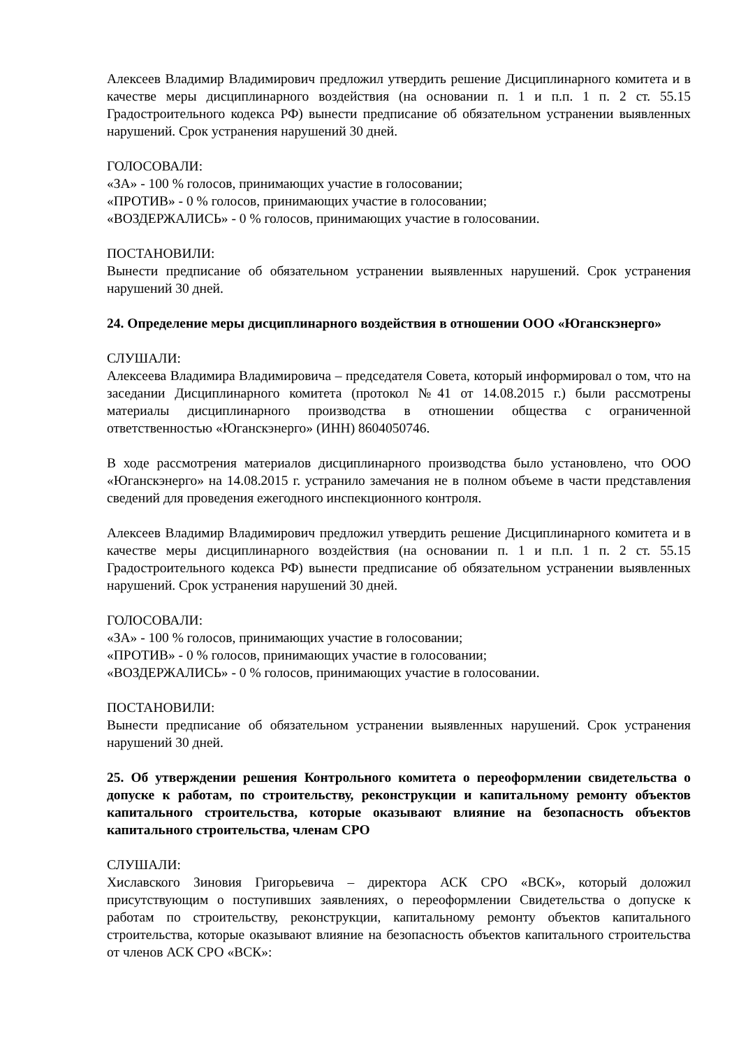Алексеев Владимир Владимирович предложил утвердить решение Дисциплинарного комитета и в качестве меры дисциплинарного воздействия (на основании п. 1 и п.п. 1 п. 2 ст. 55.15 Градостроительного кодекса РФ) вынести предписание об обязательном устранении выявленных нарушений. Срок устранения нарушений 30 дней.
ГОЛОСОВАЛИ:
«ЗА» - 100 % голосов, принимающих участие в голосовании;
«ПРОТИВ» - 0 % голосов, принимающих участие в голосовании;
«ВОЗДЕРЖАЛИСЬ» - 0 % голосов, принимающих участие в голосовании.
ПОСТАНОВИЛИ:
Вынести предписание об обязательном устранении выявленных нарушений. Срок устранения нарушений 30 дней.
24. Определение меры дисциплинарного воздействия в отношении ООО «Юганскэнерго»
СЛУШАЛИ:
Алексеева Владимира Владимировича – председателя Совета, который информировал о том, что на заседании Дисциплинарного комитета (протокол №41 от 14.08.2015 г.) были рассмотрены материалы дисциплинарного производства в отношении общества с ограниченной ответственностью «Юганскэнерго» (ИНН) 8604050746.
В ходе рассмотрения материалов дисциплинарного производства было установлено, что ООО «Юганскэнерго» на 14.08.2015 г. устранило замечания не в полном объеме в части представления сведений для проведения ежегодного инспекционного контроля.
Алексеев Владимир Владимирович предложил утвердить решение Дисциплинарного комитета и в качестве меры дисциплинарного воздействия (на основании п. 1 и п.п. 1 п. 2 ст. 55.15 Градостроительного кодекса РФ) вынести предписание об обязательном устранении выявленных нарушений. Срок устранения нарушений 30 дней.
ГОЛОСОВАЛИ:
«ЗА» - 100 % голосов, принимающих участие в голосовании;
«ПРОТИВ» - 0 % голосов, принимающих участие в голосовании;
«ВОЗДЕРЖАЛИСЬ» - 0 % голосов, принимающих участие в голосовании.
ПОСТАНОВИЛИ:
Вынести предписание об обязательном устранении выявленных нарушений. Срок устранения нарушений 30 дней.
25. Об утверждении решения Контрольного комитета о переоформлении свидетельства о допуске к работам, по строительству, реконструкции и капитальному ремонту объектов капитального строительства, которые оказывают влияние на безопасность объектов капитального строительства, членам СРО
СЛУШАЛИ:
Хиславского Зиновия Григорьевича – директора АСК СРО «ВСК», который доложил присутствующим о поступивших заявлениях, о переоформлении Свидетельства о допуске к работам по строительству, реконструкции, капитальному ремонту объектов капитального строительства, которые оказывают влияние на безопасность объектов капитального строительства от членов АСК СРО «ВСК»: